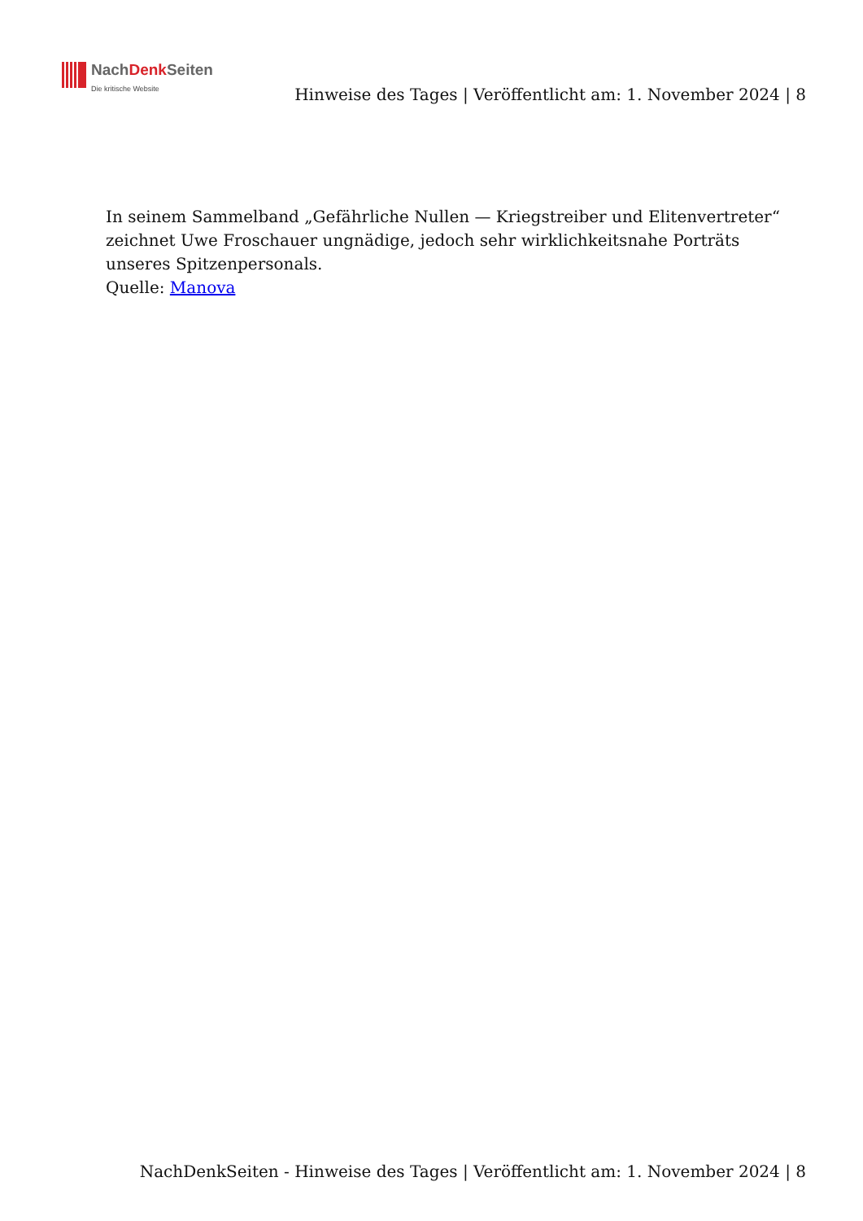NachDenk Seiten
Die kritische Website
Hinweise des Tages | Veröffentlicht am: 1. November 2024 | 8
In seinem Sammelband „Gefährliche Nullen — Kriegstreiber und Elitenvertreter“ zeichnet Uwe Froschauer ungnädige, jedoch sehr wirklichkeitsnahe Porträts unseres Spitzenpersonals.
Quelle: Manova
NachDenkSeiten - Hinweise des Tages | Veröffentlicht am: 1. November 2024 | 8